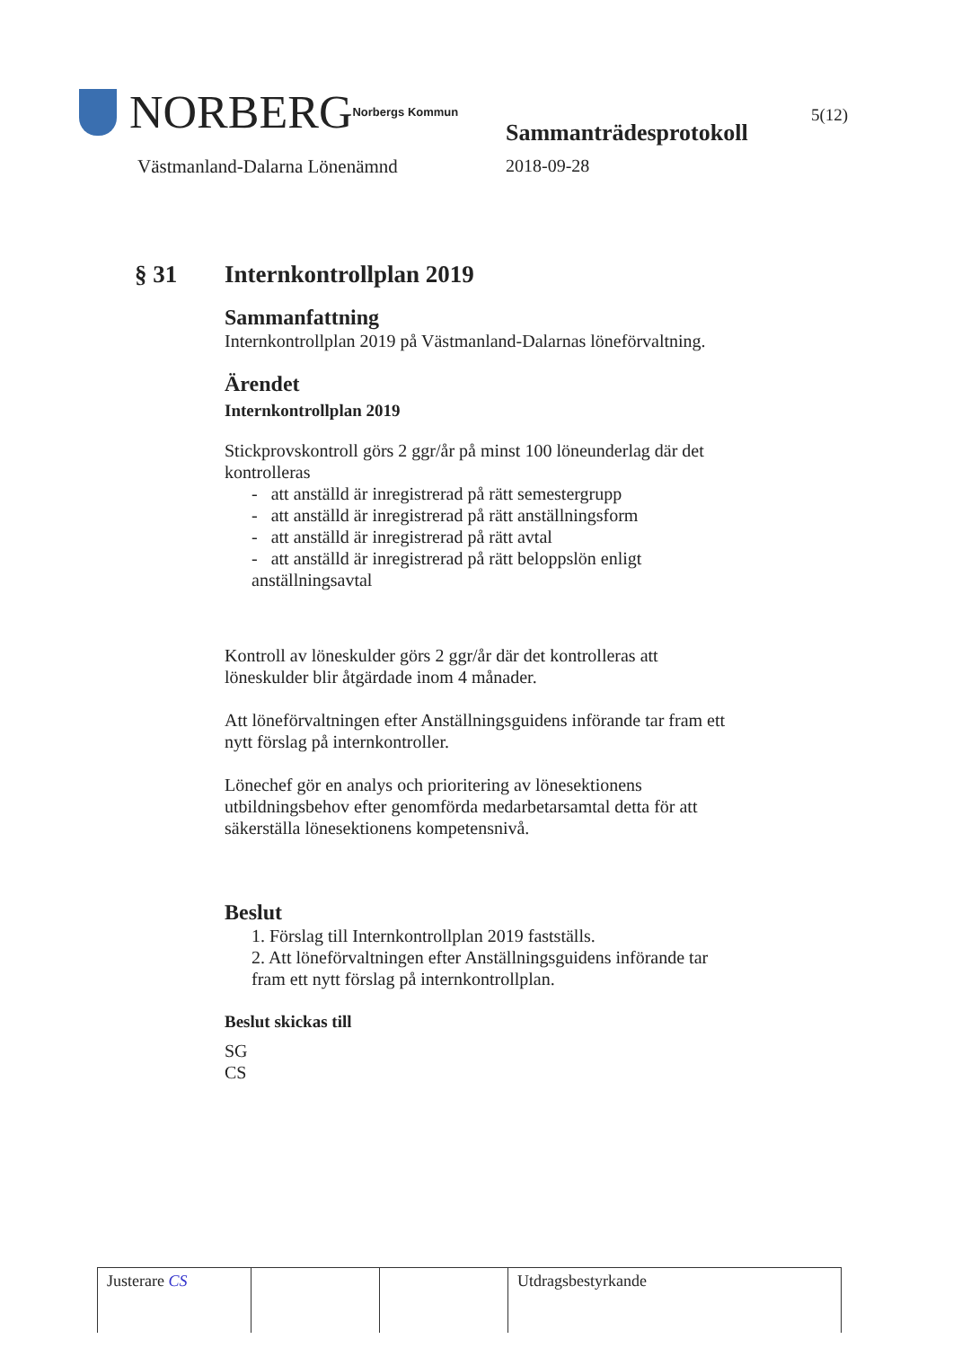NORBERG Norbergs Kommun
Västmanland-Dalarna Lönenämnd
Sammanträdesprotokoll
2018-09-28
5(12)
§ 31 Internkontrollplan 2019
Sammanfattning
Internkontrollplan 2019 på Västmanland-Dalarnas löneförvaltning.
Ärendet
Internkontrollplan 2019
Stickprovskontroll görs 2 ggr/år på minst 100 löneunderlag där det kontrolleras
- att anställd är inregistrerad på rätt semestergrupp
- att anställd är inregistrerad på rätt anställningsform
- att anställd är inregistrerad på rätt avtal
- att anställd är inregistrerad på rätt beloppslön enligt anställningsavtal
Kontroll av löneskulder görs 2 ggr/år där det kontrolleras att löneskulder blir åtgärdade inom 4 månader.
Att löneförvaltningen efter Anställningsguidens införande tar fram ett nytt förslag på internkontroller.
Lönechef gör en analys och prioritering av lönesektionens utbildningsbehov efter genomförda medarbetarsamtal detta för att säkerställa lönesektionens kompetensnivå.
Beslut
1. Förslag till Internkontrollplan 2019 fastställs.
2. Att löneförvaltningen efter Anställningsguidens införande tar fram ett nytt förslag på internkontrollplan.
Beslut skickas till
SG
CS
| Justerare CS | | | Utdragsbestyrkande |